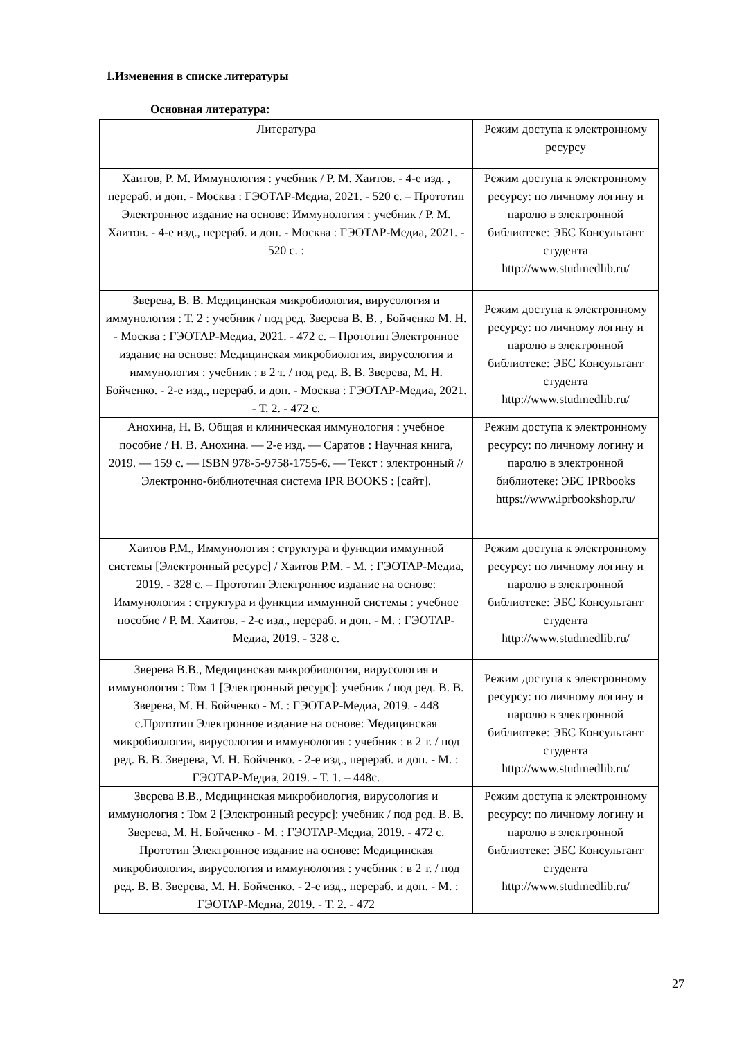1.Изменения в списке литературы
Основная литература:
| Литература | Режим доступа к электронному ресурсу |
| --- | --- |
| Хаитов, Р. М. Иммунология : учебник / Р. М. Хаитов. - 4-е изд. , перераб. и доп. - Москва : ГЭОТАР-Медиа, 2021. - 520 с. – Прототип Электронное издание на основе: Иммунология : учебник / Р. М. Хаитов. - 4-е изд., перераб. и доп. - Москва : ГЭОТАР-Медиа, 2021. - 520 с. : | Режим доступа к электронному ресурсу: по личному логину и паролю в электронной библиотеке: ЭБС Консультант студента http://www.studmedlib.ru/ |
| Зверева, В. В. Медицинская микробиология, вирусология и иммунология : Т. 2 : учебник / под ред. Зверева В. В. , Бойченко М. Н. - Москва : ГЭОТАР-Медиа, 2021. - 472 с. – Прототип Электронное издание на основе: Медицинская микробиология, вирусология и иммунология : учебник : в 2 т. / под ред. В. В. Зверева, М. Н. Бойченко. - 2-е изд., перераб. и доп. - Москва : ГЭОТАР-Медиа, 2021. - Т. 2. - 472 с. | Режим доступа к электронному ресурсу: по личному логину и паролю в электронной библиотеке: ЭБС Консультант студента http://www.studmedlib.ru/ |
| Анохина, Н. В. Общая и клиническая иммунология : учебное пособие / Н. В. Анохина. — 2-е изд. — Саратов : Научная книга, 2019. — 159 с. — ISBN 978-5-9758-1755-6. — Текст : электронный // Электронно-библиотечная система IPR BOOKS : [сайт]. | Режим доступа к электронному ресурсу: по личному логину и паролю в электронной библиотеке: ЭБС IPRbooks https://www.iprbookshop.ru/ |
| Хаитов Р.М., Иммунология : структура и функции иммунной системы [Электронный ресурс] / Хаитов Р.М. - М. : ГЭОТАР-Медиа, 2019. - 328 с. – Прототип Электронное издание на основе: Иммунология : структура и функции иммунной системы : учебное пособие / Р. М. Хаитов. - 2-е изд., перераб. и доп. - М. : ГЭОТАР-Медиа, 2019. - 328 с. | Режим доступа к электронному ресурсу: по личному логину и паролю в электронной библиотеке: ЭБС Консультант студента http://www.studmedlib.ru/ |
| Зверева В.В., Медицинская микробиология, вирусология и иммунология : Том 1 [Электронный ресурс]: учебник / под ред. В. В. Зверева, М. Н. Бойченко - М. : ГЭОТАР-Медиа, 2019. - 448 с.Прототип Электронное издание на основе: Медицинская микробиология, вирусология и иммунология : учебник : в 2 т. / под ред. В. В. Зверева, М. Н. Бойченко. - 2-е изд., перераб. и доп. - М. : ГЭОТАР-Медиа, 2019. - Т. 1. – 448с. | Режим доступа к электронному ресурсу: по личному логину и паролю в электронной библиотеке: ЭБС Консультант студента http://www.studmedlib.ru/ |
| Зверева В.В., Медицинская микробиология, вирусология и иммунология : Том 2 [Электронный ресурс]: учебник / под ред. В. В. Зверева, М. Н. Бойченко - М. : ГЭОТАР-Медиа, 2019. - 472 с. Прототип Электронное издание на основе: Медицинская микробиология, вирусология и иммунология : учебник : в 2 т. / под ред. В. В. Зверева, М. Н. Бойченко. - 2-е изд., перераб. и доп. - М. : ГЭОТАР-Медиа, 2019. - Т. 2. - 472 | Режим доступа к электронному ресурсу: по личному логину и паролю в электронной библиотеке: ЭБС Консультант студента http://www.studmedlib.ru/ |
27